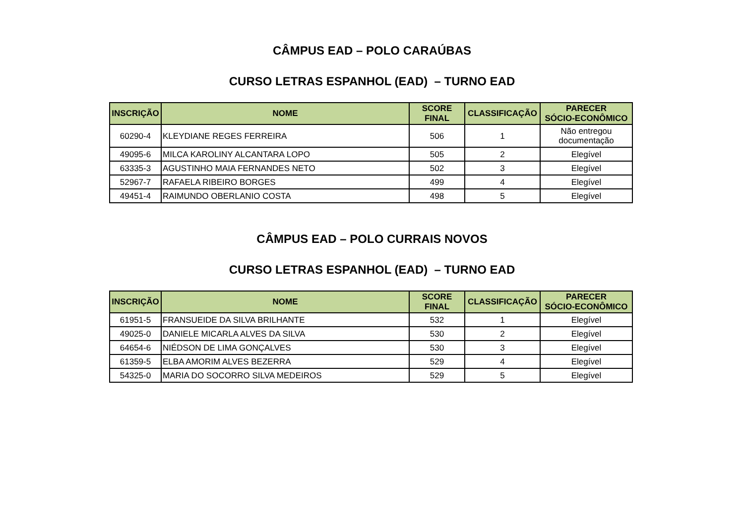CÂMPUS EAD – POLO CARAÚBAS
CURSO LETRAS ESPANHOL (EAD) – TURNO EAD
| INSCRIÇÃO | NOME | SCORE FINAL | CLASSIFICAÇÃO | PARECER SÓCIO-ECONÔMICO |
| --- | --- | --- | --- | --- |
| 60290-4 | KLEYDIANE REGES FERREIRA | 506 | 1 | Não entregou documentação |
| 49095-6 | MILCA KAROLINY ALCANTARA LOPO | 505 | 2 | Elegível |
| 63335-3 | AGUSTINHO MAIA FERNANDES NETO | 502 | 3 | Elegível |
| 52967-7 | RAFAELA RIBEIRO BORGES | 499 | 4 | Elegível |
| 49451-4 | RAIMUNDO OBERLANIO COSTA | 498 | 5 | Elegível |
CÂMPUS EAD – POLO CURRAIS NOVOS
CURSO LETRAS ESPANHOL (EAD) – TURNO EAD
| INSCRIÇÃO | NOME | SCORE FINAL | CLASSIFICAÇÃO | PARECER SÓCIO-ECONÔMICO |
| --- | --- | --- | --- | --- |
| 61951-5 | FRANSUEIDE DA SILVA BRILHANTE | 532 | 1 | Elegível |
| 49025-0 | DANIELE MICARLA ALVES DA SILVA | 530 | 2 | Elegível |
| 64654-6 | NIÉDSON DE LIMA GONÇALVES | 530 | 3 | Elegível |
| 61359-5 | ELBA AMORIM ALVES BEZERRA | 529 | 4 | Elegível |
| 54325-0 | MARIA DO SOCORRO SILVA MEDEIROS | 529 | 5 | Elegível |